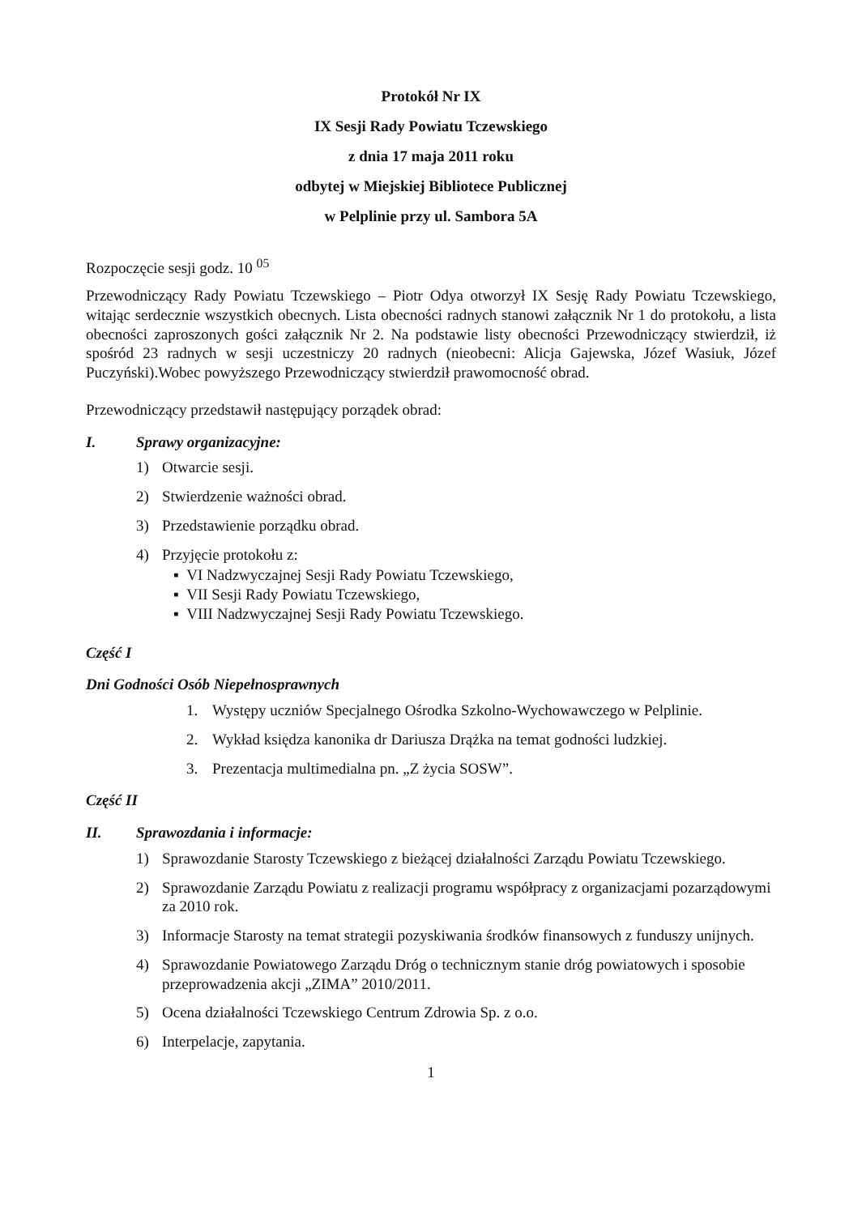Protokół Nr IX
IX Sesji Rady Powiatu Tczewskiego
z dnia 17 maja 2011 roku
odbytej w Miejskiej Bibliotece Publicznej
w Pelplinie przy ul. Sambora 5A
Rozpoczęcie sesji godz. 10 <sup>05</sup>
Przewodniczący Rady Powiatu Tczewskiego – Piotr Odya otworzył IX Sesję Rady Powiatu Tczewskiego, witając serdecznie wszystkich obecnych. Lista obecności radnych stanowi załącznik Nr 1 do protokołu, a lista obecności zaproszonych gości załącznik Nr 2. Na podstawie listy obecności Przewodniczący stwierdził, iż spośród 23 radnych w sesji uczestniczy 20 radnych (nieobecni: Alicja Gajewska, Józef Wasiuk, Józef Puczyński).Wobec powyższego Przewodniczący stwierdził prawomocność obrad.
Przewodniczący przedstawił następujący porządek obrad:
I. Sprawy organizacyjne:
1) Otwarcie sesji.
2) Stwierdzenie ważności obrad.
3) Przedstawienie porządku obrad.
4) Przyjęcie protokołu z:
▪ VI Nadzwyczajnej Sesji Rady Powiatu Tczewskiego,
▪ VII Sesji Rady Powiatu Tczewskiego,
▪ VIII Nadzwyczajnej Sesji Rady Powiatu Tczewskiego.
Część I
Dni Godności Osób Niepełnosprawnych
1. Występy uczniów Specjalnego Ośrodka Szkolno-Wychowawczego w Pelplinie.
2. Wykład księdza kanonika dr Dariusza Drążka na temat godności ludzkiej.
3. Prezentacja multimedialna pn. „Z życia SOSW”.
Część II
II. Sprawozdania i informacje:
1) Sprawozdanie Starosty Tczewskiego z bieżącej działalności Zarządu Powiatu Tczewskiego.
2) Sprawozdanie Zarządu Powiatu z realizacji programu współpracy z organizacjami pozarządowymi za 2010 rok.
3) Informacje Starosty na temat strategii pozyskiwania środków finansowych z funduszy unijnych.
4) Sprawozdanie Powiatowego Zarządu Dróg o technicznym stanie dróg powiatowych i sposobie przeprowadzenia akcji „ZIMA” 2010/2011.
5) Ocena działalności Tczewskiego Centrum Zdrowia Sp. z o.o.
6) Interpelacje, zapytania.
1